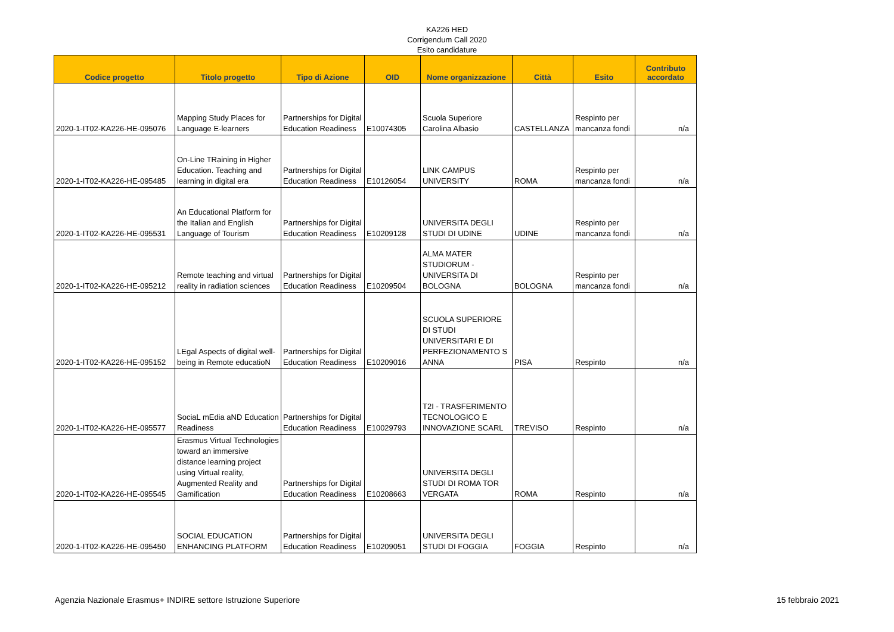KA226 HED
Corrigendum Call 2020
Esito candidature
| Codice progetto | Titolo progetto | Tipo di Azione | OID | Nome organizzazione | Città | Esito | Contributo accordato |
| --- | --- | --- | --- | --- | --- | --- | --- |
| 2020-1-IT02-KA226-HE-095076 | Mapping Study Places for Language E-learners | Partnerships for Digital Education Readiness | E10074305 | Scuola Superiore Carolina Albasio | CASTELLANZA | Respinto per mancanza fondi | n/a |
| 2020-1-IT02-KA226-HE-095485 | On-Line TRaining in Higher Education. Teaching and learning in digital era | Partnerships for Digital Education Readiness | E10126054 | LINK CAMPUS UNIVERSITY | ROMA | Respinto per mancanza fondi | n/a |
| 2020-1-IT02-KA226-HE-095531 | An Educational Platform for the Italian and English Language of Tourism | Partnerships for Digital Education Readiness | E10209128 | UNIVERSITA DEGLI STUDI DI UDINE | UDINE | Respinto per mancanza fondi | n/a |
| 2020-1-IT02-KA226-HE-095212 | Remote teaching and virtual reality in radiation sciences | Partnerships for Digital Education Readiness | E10209504 | ALMA MATER STUDIORUM - UNIVERSITA DI BOLOGNA | BOLOGNA | Respinto per mancanza fondi | n/a |
| 2020-1-IT02-KA226-HE-095152 | LEgal Aspects of digital well-being in Remote educatioN | Partnerships for Digital Education Readiness | E10209016 | SCUOLA SUPERIORE DI STUDI UNIVERSITARI E DI PERFEZIONAMENTO S ANNA | PISA | Respinto | n/a |
| 2020-1-IT02-KA226-HE-095577 | SociaL mEdia aND Education Readiness | Partnerships for Digital Education Readiness | E10029793 | T2I - TRASFERIMENTO TECNOLOGICO E INNOVAZIONE SCARL | TREVISO | Respinto | n/a |
| 2020-1-IT02-KA226-HE-095545 | Erasmus Virtual Technologies toward an immersive distance learning project using Virtual reality, Augmented Reality and Gamification | Partnerships for Digital Education Readiness | E10208663 | UNIVERSITA DEGLI STUDI DI ROMA TOR VERGATA | ROMA | Respinto | n/a |
| 2020-1-IT02-KA226-HE-095450 | SOCIAL EDUCATION ENHANCING PLATFORM | Partnerships for Digital Education Readiness | E10209051 | UNIVERSITA DEGLI STUDI DI FOGGIA | FOGGIA | Respinto | n/a |
Agenzia Nazionale Erasmus+ INDIRE settore Istruzione Superiore 15 febbraio 2021